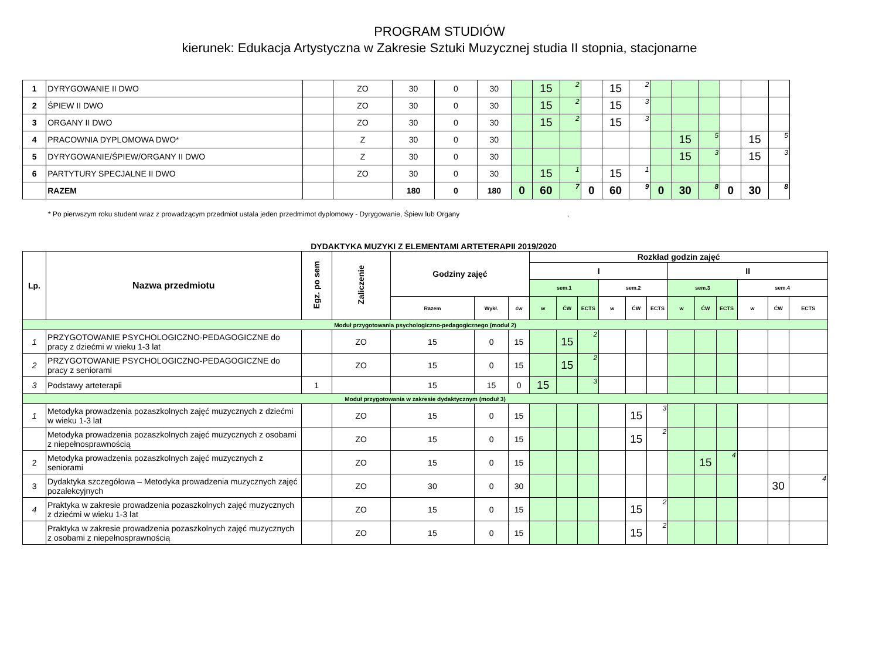PROGRAM STUDIÓW
kierunek: Edukacja Artystyczna w Zakresie Sztuki Muzycznej studia II stopnia, stacjonarne
| 1 | DYRYGOWANIE II DWO | | ZO | 30 | 0 | 30 | | 15 | 2 | | 15 | 2 | | | | | | |
| 2 | ŚPIEW II DWO | | ZO | 30 | 0 | 30 | | 15 | 2 | | 15 | 3 | | | | | | |
| 3 | ORGANY II DWO | | ZO | 30 | 0 | 30 | | 15 | 2 | | 15 | 3 | | | | | | |
| 4 | PRACOWNIA DYPLOMOWA DWO* | | Z | 30 | 0 | 30 | | | | | | | | 15 | 5 | | 15 | 5 |
| 5 | DYRYGOWANIE/ŚPIEW/ORGANY II DWO | | Z | 30 | 0 | 30 | | | | | | | | 15 | 3 | | 15 | 3 |
| 6 | PARTYTURY SPECJALNE II DWO | | ZO | 30 | 0 | 30 | | 15 | 1 | | 15 | 1 | | | | | | |
| | RAZEM | | | 180 | 0 | 180 | 0 | 60 | 7 | 0 | 60 | 9 | 0 | 30 | 8 | 0 | 30 | 8 |
* Po pierwszym roku student wraz z prowadzącym przedmiot ustala jeden przedmimot dyplomowy - Dyrygowanie, Śpiew lub Organy ,
DYDAKTYKA MUZYKI Z ELEMENTAMI ARTETERAPII 2019/2020
| Lp. | Nazwa przedmiotu | Egz. po sem | Zaliczenie | Godziny zajęć | | | Rozkład godzin zajęć | | | | | | | | | | | |
| | | | | | | | I | | | | | | II | | | | | |
| | | | | | | | sem.1 | | | sem.2 | | | sem.3 | | | sem.4 | | |
| | | | | Razem | Wykł. | ćw | w | ĆW | ECTS | w | ĆW | ECTS | w | ĆW | ECTS | w | ĆW | ECTS |
| Moduł przygotowania psychologiczno-pedagogicznego (moduł 2) | | | | | | | | | | | | | | | | | | |
| 1 | PRZYGOTOWANIE PSYCHOLOGICZNO-PEDAGOGICZNE do pracy z dziećmi w wieku 1-3 lat | | ZO | 15 | 0 | 15 | | 15 | 2 | | | | | | | | | |
| 2 | PRZYGOTOWANIE PSYCHOLOGICZNO-PEDAGOGICZNE do pracy z seniorami | | ZO | 15 | 0 | 15 | | 15 | 2 | | | | | | | | | |
| 3 | Podstawy arteterapii | 1 | | 15 | 15 | 0 | 15 | | 3 | | | | | | | | | |
| Moduł przygotowania w zakresie dydaktycznym (moduł 3) | | | | | | | | | | | | | | | | | | |
| 1 | Metodyka prowadzenia pozaszkolnych zajęć muzycznych z dziećmi w wieku 1-3 lat | | ZO | 15 | 0 | 15 | | | | | 15 | 3 | | | | | | |
| | Metodyka prowadzenia pozaszkolnych zajęć muzycznych z osobami z niepełnosprawnością | | ZO | 15 | 0 | 15 | | | | | 15 | 2 | | | | | | |
| 2 | Metodyka prowadzenia pozaszkolnych zajęć muzycznych z seniorami | | ZO | 15 | 0 | 15 | | | | | | | | 15 | 4 | | | |
| 3 | Dydaktyka szczegółowa – Metodyka prowadzenia muzycznych zajęć pozalekcyjnych | | ZO | 30 | 0 | 30 | | | | | | | | | | | 30 | 4 |
| 4 | Praktyka w zakresie prowadzenia pozaszkolnych zajęć muzycznych z dziećmi w wieku 1-3 lat | | ZO | 15 | 0 | 15 | | | | | 15 | 2 | | | | | | |
| | Praktyka w zakresie prowadzenia pozaszkolnych zajęć muzycznych z osobami z niepełnosprawnością | | ZO | 15 | 0 | 15 | | | | | 15 | 2 | | | | | | |